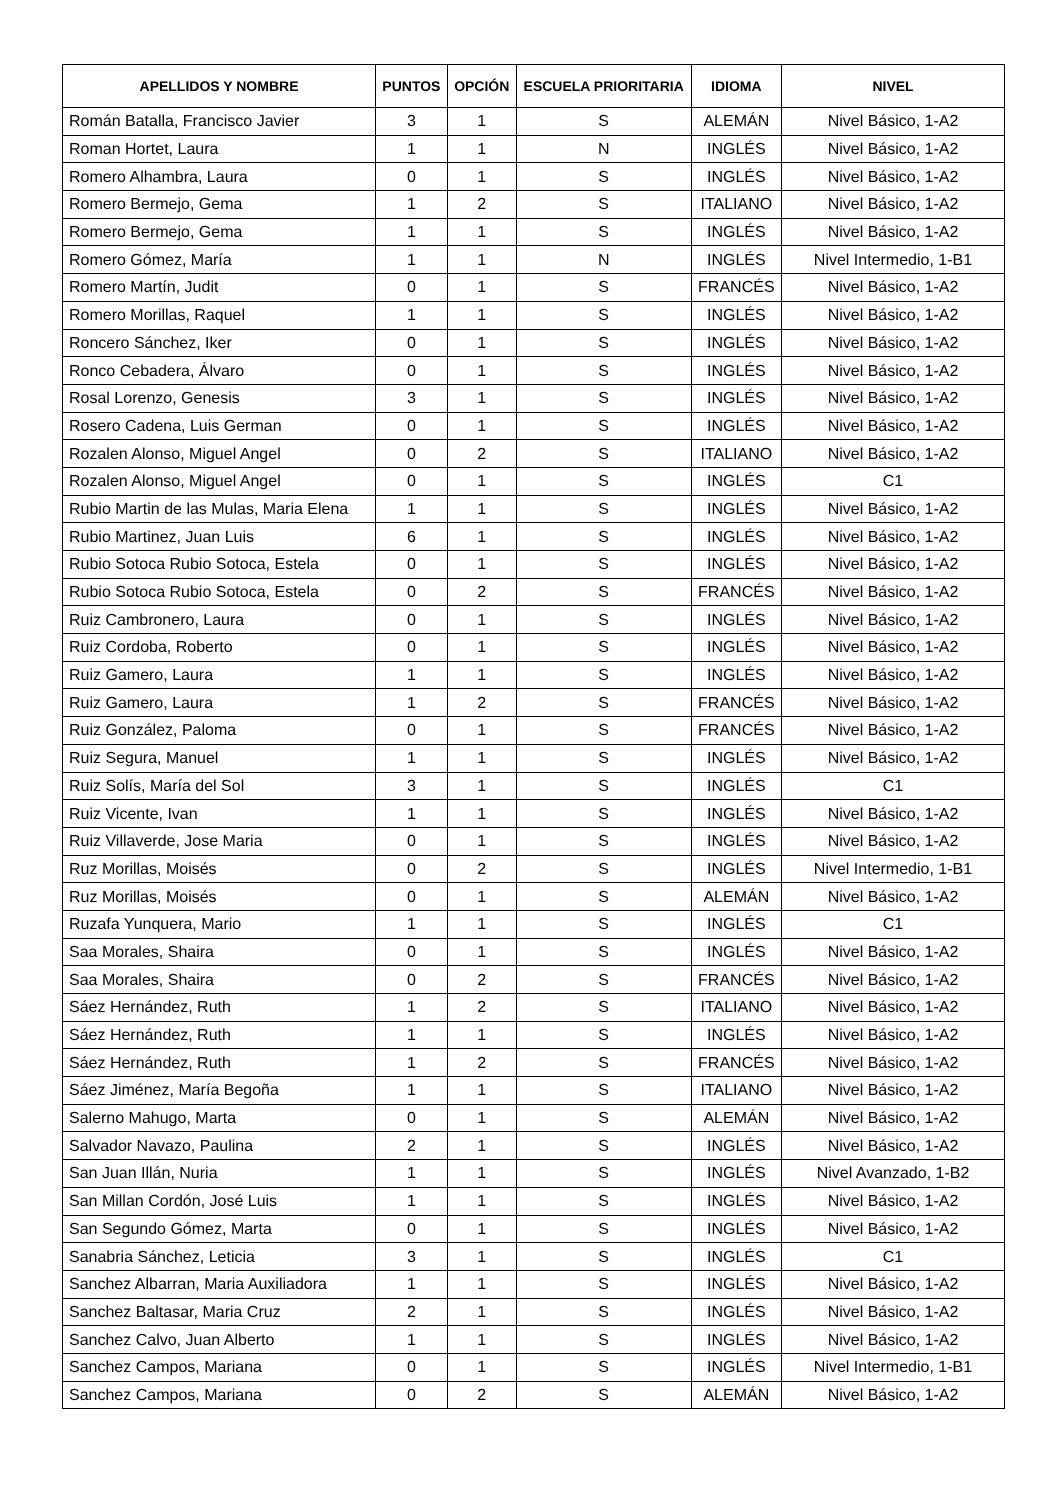| APELLIDOS Y NOMBRE | PUNTOS | OPCIÓN | ESCUELA PRIORITARIA | IDIOMA | NIVEL |
| --- | --- | --- | --- | --- | --- |
| Román Batalla, Francisco Javier | 3 | 1 | S | ALEMÁN | Nivel Básico, 1-A2 |
| Roman Hortet, Laura | 1 | 1 | N | INGLÉS | Nivel Básico, 1-A2 |
| Romero Alhambra, Laura | 0 | 1 | S | INGLÉS | Nivel Básico, 1-A2 |
| Romero Bermejo, Gema | 1 | 2 | S | ITALIANO | Nivel Básico, 1-A2 |
| Romero Bermejo, Gema | 1 | 1 | S | INGLÉS | Nivel Básico, 1-A2 |
| Romero Gómez, María | 1 | 1 | N | INGLÉS | Nivel Intermedio, 1-B1 |
| Romero Martín, Judit | 0 | 1 | S | FRANCÉS | Nivel Básico, 1-A2 |
| Romero Morillas, Raquel | 1 | 1 | S | INGLÉS | Nivel Básico, 1-A2 |
| Roncero Sánchez, Iker | 0 | 1 | S | INGLÉS | Nivel Básico, 1-A2 |
| Ronco Cebadera, Álvaro | 0 | 1 | S | INGLÉS | Nivel Básico, 1-A2 |
| Rosal Lorenzo, Genesis | 3 | 1 | S | INGLÉS | Nivel Básico, 1-A2 |
| Rosero Cadena, Luis German | 0 | 1 | S | INGLÉS | Nivel Básico, 1-A2 |
| Rozalen Alonso, Miguel Angel | 0 | 2 | S | ITALIANO | Nivel Básico, 1-A2 |
| Rozalen Alonso, Miguel Angel | 0 | 1 | S | INGLÉS | C1 |
| Rubio Martin de las Mulas, Maria Elena | 1 | 1 | S | INGLÉS | Nivel Básico, 1-A2 |
| Rubio Martinez, Juan Luis | 6 | 1 | S | INGLÉS | Nivel Básico, 1-A2 |
| Rubio Sotoca Rubio Sotoca, Estela | 0 | 1 | S | INGLÉS | Nivel Básico, 1-A2 |
| Rubio Sotoca Rubio Sotoca, Estela | 0 | 2 | S | FRANCÉS | Nivel Básico, 1-A2 |
| Ruiz Cambronero, Laura | 0 | 1 | S | INGLÉS | Nivel Básico, 1-A2 |
| Ruiz Cordoba, Roberto | 0 | 1 | S | INGLÉS | Nivel Básico, 1-A2 |
| Ruiz Gamero, Laura | 1 | 1 | S | INGLÉS | Nivel Básico, 1-A2 |
| Ruiz Gamero, Laura | 1 | 2 | S | FRANCÉS | Nivel Básico, 1-A2 |
| Ruiz González, Paloma | 0 | 1 | S | FRANCÉS | Nivel Básico, 1-A2 |
| Ruiz Segura, Manuel | 1 | 1 | S | INGLÉS | Nivel Básico, 1-A2 |
| Ruiz Solís, María del Sol | 3 | 1 | S | INGLÉS | C1 |
| Ruiz Vicente, Ivan | 1 | 1 | S | INGLÉS | Nivel Básico, 1-A2 |
| Ruiz Villaverde, Jose Maria | 0 | 1 | S | INGLÉS | Nivel Básico, 1-A2 |
| Ruz Morillas, Moisés | 0 | 2 | S | INGLÉS | Nivel Intermedio, 1-B1 |
| Ruz Morillas, Moisés | 0 | 1 | S | ALEMÁN | Nivel Básico, 1-A2 |
| Ruzafa Yunquera, Mario | 1 | 1 | S | INGLÉS | C1 |
| Saa Morales, Shaira | 0 | 1 | S | INGLÉS | Nivel Básico, 1-A2 |
| Saa Morales, Shaira | 0 | 2 | S | FRANCÉS | Nivel Básico, 1-A2 |
| Sáez Hernández, Ruth | 1 | 2 | S | ITALIANO | Nivel Básico, 1-A2 |
| Sáez Hernández, Ruth | 1 | 1 | S | INGLÉS | Nivel Básico, 1-A2 |
| Sáez Hernández, Ruth | 1 | 2 | S | FRANCÉS | Nivel Básico, 1-A2 |
| Sáez Jiménez, María Begoña | 1 | 1 | S | ITALIANO | Nivel Básico, 1-A2 |
| Salerno Mahugo, Marta | 0 | 1 | S | ALEMÁN | Nivel Básico, 1-A2 |
| Salvador Navazo, Paulina | 2 | 1 | S | INGLÉS | Nivel Básico, 1-A2 |
| San Juan Illán, Nuria | 1 | 1 | S | INGLÉS | Nivel Avanzado, 1-B2 |
| San Millan Cordón, José Luis | 1 | 1 | S | INGLÉS | Nivel Básico, 1-A2 |
| San Segundo Gómez, Marta | 0 | 1 | S | INGLÉS | Nivel Básico, 1-A2 |
| Sanabria Sánchez, Leticia | 3 | 1 | S | INGLÉS | C1 |
| Sanchez Albarran, Maria Auxiliadora | 1 | 1 | S | INGLÉS | Nivel Básico, 1-A2 |
| Sanchez Baltasar, Maria Cruz | 2 | 1 | S | INGLÉS | Nivel Básico, 1-A2 |
| Sanchez Calvo, Juan Alberto | 1 | 1 | S | INGLÉS | Nivel Básico, 1-A2 |
| Sanchez Campos, Mariana | 0 | 1 | S | INGLÉS | Nivel Intermedio, 1-B1 |
| Sanchez Campos, Mariana | 0 | 2 | S | ALEMÁN | Nivel Básico, 1-A2 |